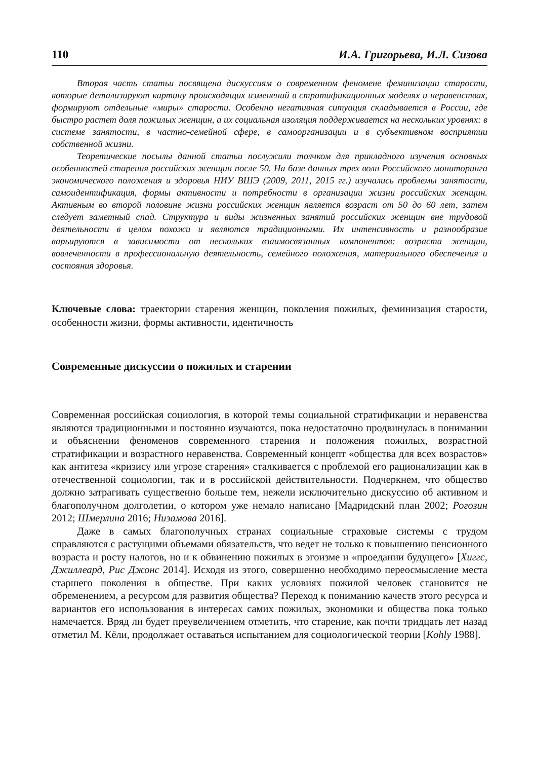110 И.А. Григорьева, И.Л. Сизова
Вторая часть статьи посвящена дискуссиям о современном феномене феминизации старости, которые детализируют картину происходящих изменений в стратификационных моделях и неравенствах, формируют отдельные «миры» старости. Особенно негативная ситуация складывается в России, где быстро растет доля пожилых женщин, а их социальная изоляция поддерживается на нескольких уровнях: в системе занятости, в частно-семейной сфере, в самоорганизации и в субъективном восприятии собственной жизни.
Теоретические посылы данной статьи послужили толчком для прикладного изучения основных особенностей старения российских женщин после 50. На базе данных трех волн Российского мониторинга экономического положения и здоровья НИУ ВШЭ (2009, 2011, 2015 гг.) изучались проблемы занятости, самоидентификация, формы активности и потребности в организации жизни российских женщин. Активным во второй половине жизни российских женщин является возраст от 50 до 60 лет, затем следует заметный спад. Структура и виды жизненных занятий российских женщин вне трудовой деятельности в целом похожи и являются традиционными. Их интенсивность и разнообразие варьируются в зависимости от нескольких взаимосвязанных компонентов: возраста женщин, вовлеченности в профессиональную деятельность, семейного положения, материального обеспечения и состояния здоровья.
Ключевые слова: траектории старения женщин, поколения пожилых, феминизация старости, особенности жизни, формы активности, идентичность
Современные дискуссии о пожилых и старении
Современная российская социология, в которой темы социальной стратификации и неравенства являются традиционными и постоянно изучаются, пока недостаточно продвинулась в понимании и объяснении феноменов современного старения и положения пожилых, возрастной стратификации и возрастного неравенства. Современный концепт «общества для всех возрастов» как антитеза «кризису или угрозе старения» сталкивается с проблемой его рационализации как в отечественной социологии, так и в российской действительности. Подчеркнем, что общество должно затрагивать существенно больше тем, нежели исключительно дискуссию об активном и благополучном долголетии, о котором уже немало написано [Мадридский план 2002; Рогозин 2012; Шмерлина 2016; Низамова 2016].
Даже в самых благополучных странах социальные страховые системы с трудом справляются с растущими объемами обязательств, что ведет не только к повышению пенсионного возраста и росту налогов, но и к обвинению пожилых в эгоизме и «проедании будущего» [Хиггс, Джиллеард, Рис Джонс 2014]. Исходя из этого, совершенно необходимо переосмысление места старшего поколения в обществе. При каких условиях пожилой человек становится не обременением, а ресурсом для развития общества? Переход к пониманию качеств этого ресурса и вариантов его использования в интересах самих пожилых, экономики и общества пока только намечается. Вряд ли будет преувеличением отметить, что старение, как почти тридцать лет назад отметил М. Кёли, продолжает оставаться испытанием для социологической теории [Kohly 1988].